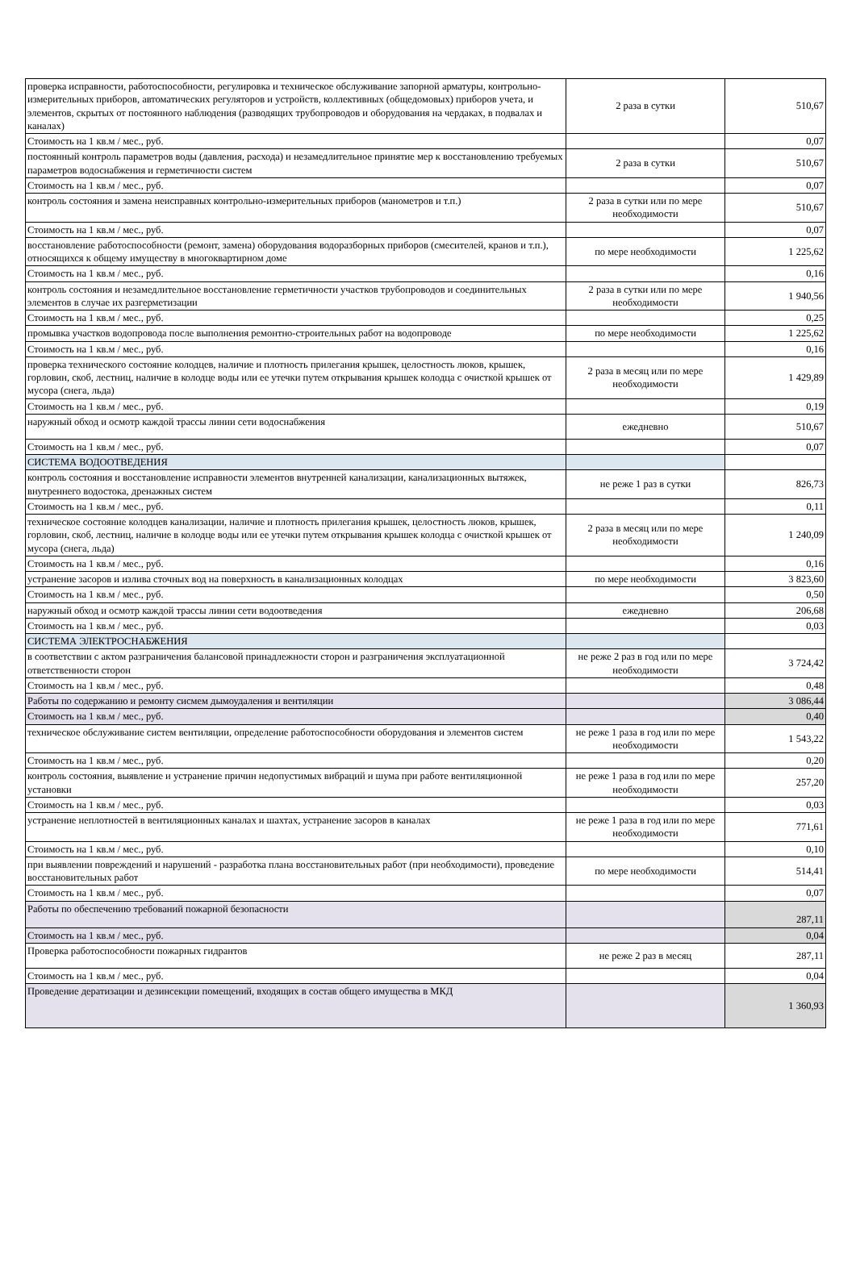| проверка исправности, работоспособности, регулировка и техническое обслуживание запорной арматуры, контрольно-измерительных приборов, автоматических регуляторов и устройств, коллективных (общедомовых) приборов учета, и элементов, скрытых от постоянного наблюдения (разводящих трубопроводов и оборудования на чердаках, в подвалах и каналах) | 2 раза в сутки | 510,67 |
| Стоимость на 1 кв.м / мес., руб. | | 0,07 |
| постоянный контроль параметров воды (давления, расхода) и незамедлительное принятие мер к восстановлению требуемых параметров водоснабжения и герметичности систем | 2 раза в сутки | 510,67 |
| Стоимость на 1 кв.м / мес., руб. | | 0,07 |
| контроль состояния и замена неисправных контрольно-измерительных приборов (манометров и т.п.) | 2 раза в сутки или по мере необходимости | 510,67 |
| Стоимость на 1 кв.м / мес., руб. | | 0,07 |
| восстановление работоспособности (ремонт, замена) оборудования водоразборных приборов (смесителей, кранов и т.п.), относящихся к общему имуществу в многоквартирном доме | по мере необходимости | 1 225,62 |
| Стоимость на 1 кв.м / мес., руб. | | 0,16 |
| контроль состояния и незамедлительное восстановление герметичности участков трубопроводов и соединительных элементов в случае их разгерметизации | 2 раза в сутки или по мере необходимости | 1 940,56 |
| Стоимость на 1 кв.м / мес., руб. | | 0,25 |
| промывка участков водопровода после выполнения ремонтно-строительных работ на водопроводе | по мере необходимости | 1 225,62 |
| Стоимость на 1 кв.м / мес., руб. | | 0,16 |
| проверка технического состояние колодцев, наличие и плотность прилегания крышек, целостность люков, крышек, горловин, скоб, лестниц, наличие в колодце воды или ее утечки путем открывания крышек колодца с очисткой крышек от мусора (снега, льда) | 2 раза в месяц или по мере необходимости | 1 429,89 |
| Стоимость на 1 кв.м / мес., руб. | | 0,19 |
| наружный обход и осмотр каждой трассы линии сети водоснабжения | ежедневно | 510,67 |
| Стоимость на 1 кв.м / мес., руб. | | 0,07 |
| СИСТЕМА ВОДООТВЕДЕНИЯ | | |
| контроль состояния и восстановление исправности элементов внутренней канализации, канализационных вытяжек, внутреннего водостока, дренажных систем | не реже 1 раз в сутки | 826,73 |
| Стоимость на 1 кв.м / мес., руб. | | 0,11 |
| техническое состояние колодцев канализации, наличие и плотность прилегания крышек, целостность люков, крышек, горловин, скоб, лестниц, наличие в колодце воды или ее утечки путем открывания крышек колодца с очисткой крышек от мусора (снега, льда) | 2 раза в месяц или по мере необходимости | 1 240,09 |
| Стоимость на 1 кв.м / мес., руб. | | 0,16 |
| устранение засоров и излива сточных вод на поверхность в канализационных колодцах | по мере необходимости | 3 823,60 |
| Стоимость на 1 кв.м / мес., руб. | | 0,50 |
| наружный обход и осмотр каждой трассы линии сети водоотведения | ежедневно | 206,68 |
| Стоимость на 1 кв.м / мес., руб. | | 0,03 |
| СИСТЕМА ЭЛЕКТРОСНАБЖЕНИЯ | | |
| в соответствии с актом разграничения балансовой принадлежности сторон и разграничения эксплуатационной ответственности сторон | не реже 2 раз в год или по мере необходимости | 3 724,42 |
| Стоимость на 1 кв.м / мес., руб. | | 0,48 |
| Работы по содержанию и ремонту сисмем дымоудаления и вентиляции | | 3 086,44 |
| Стоимость на 1 кв.м / мес., руб. | | 0,40 |
| техническое обслуживание систем вентиляции, определение работоспособности оборудования и элементов систем | не реже 1 раза в год или по мере необходимости | 1 543,22 |
| Стоимость на 1 кв.м / мес., руб. | | 0,20 |
| контроль состояния, выявление и устранение причин недопустимых вибраций и шума при работе вентиляционной установки | не реже 1 раза в год или по мере необходимости | 257,20 |
| Стоимость на 1 кв.м / мес., руб. | | 0,03 |
| устранение неплотностей в вентиляционных каналах и шахтах, устранение засоров в каналах | не реже 1 раза в год или по мере необходимости | 771,61 |
| Стоимость на 1 кв.м / мес., руб. | | 0,10 |
| при выявлении повреждений и нарушений - разработка плана восстановительных работ (при необходимости), проведение восстановительных работ | по мере необходимости | 514,41 |
| Стоимость на 1 кв.м / мес., руб. | | 0,07 |
| Работы по обеспечению требований пожарной безопасности | | 287,11 |
| Стоимость на 1 кв.м / мес., руб. | | 0,04 |
| Проверка работоспособности пожарных гидрантов | не реже 2 раз в месяц | 287,11 |
| Стоимость на 1 кв.м / мес., руб. | | 0,04 |
| Проведение дератизации и дезинсекции помещений, входящих в состав общего имущества в МКД | | 1 360,93 |